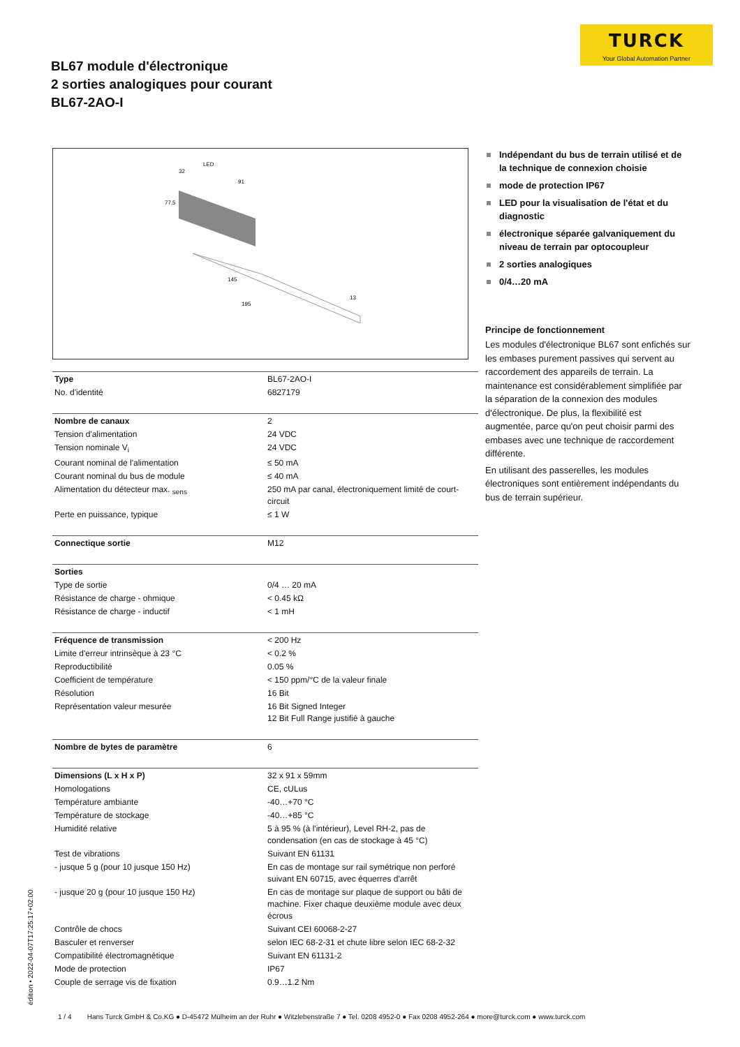TURCK
Your Global Automation Partner
BL67 module d'électronique
2 sorties analogiques pour courant
BL67-2AO-I
LED
32
91
77,5
145
195
13
| Type | BL67-2AO-I |
| No. d'identité | 6827179 |
| Nombre de canaux | 2 |
| Tension d'alimentation | 24 VDC |
| Tension nominale V<sub>i</sub> | 24 VDC |
| Courant nominal de l'alimentation | ≤ 50 mA |
| Courant nominal du bus de module | ≤ 40 mA |
| Alimentation du détecteur max. <sub>sens</sub> | 250 mA par canal, électroniquement limité de court-circuit |
| Perte en puissance, typique | ≤ 1 W |
| Connectique sortie | M12 |
| Sorties | |
| Type de sortie | 0/4 … 20 mA |
| Résistance de charge - ohmique | < 0.45 kΩ |
| Résistance de charge - inductif | < 1 mH |
| Fréquence de transmission | < 200 Hz |
| Limite d'erreur intrinsèque à 23 °C | < 0.2 % |
| Reproductibilité | 0.05 % |
| Coefficient de température | < 150 ppm/°C de la valeur finale |
| Résolution | 16 Bit |
| Représentation valeur mesurée | 16 Bit Signed Integer 12 Bit Full Range justifié à gauche |
| Nombre de bytes de paramètre | 6 |
| Dimensions (L x H x P) | 32 x 91 x 59mm |
| Homologations | CE, cULus |
| Température ambiante | -40…+70 °C |
| Température de stockage | -40…+85 °C |
| Humidité relative | 5 à 95 % (à l'intérieur), Level RH-2, pas de condensation (en cas de stockage à 45 °C) |
| Test de vibrations | Suivant EN 61131 |
| - jusque 5 g (pour 10 jusque 150 Hz) | En cas de montage sur rail symétrique non perforé suivant EN 60715, avec équerres d'arrêt |
| - jusque 20 g (pour 10 jusque 150 Hz) | En cas de montage sur plaque de support ou bâti de machine. Fixer chaque deuxième module avec deux écrous |
| Contrôle de chocs | Suivant CEI 60068-2-27 |
| Basculer et renverser | selon IEC 68-2-31 et chute libre selon IEC 68-2-32 |
| Compatibilité électromagnétique | Suivant EN 61131-2 |
| Mode de protection | IP67 |
| Couple de serrage vis de fixation | 0.9…1.2 Nm |
Indépendant du bus de terrain utilisé et de la technique de connexion choisie
mode de protection IP67
LED pour la visualisation de l'état et du diagnostic
électronique séparée galvaniquement du niveau de terrain par optocoupleur
2 sorties analogiques
0/4…20 mA
Principe de fonctionnement
Les modules d'électronique BL67 sont enfichés sur les embases purement passives qui servent au raccordement des appareils de terrain. La maintenance est considérablement simplifiée par la séparation de la connexion des modules d'électronique. De plus, la flexibilité est augmentée, parce qu'on peut choisir parmi des embases avec une technique de raccordement différente.
En utilisant des passerelles, les modules électroniques sont entièrement indépendants du bus de terrain supérieur.
édition • 2022-04-07T17:25:17+02:00
1 / 4 Hans Turck GmbH & Co.KG ● D-45472 Mülheim an der Ruhr ● Witzlebenstraße 7 ● Tel. 0208 4952-0 ● Fax 0208 4952-264 ● more@turck.com ● www.turck.com